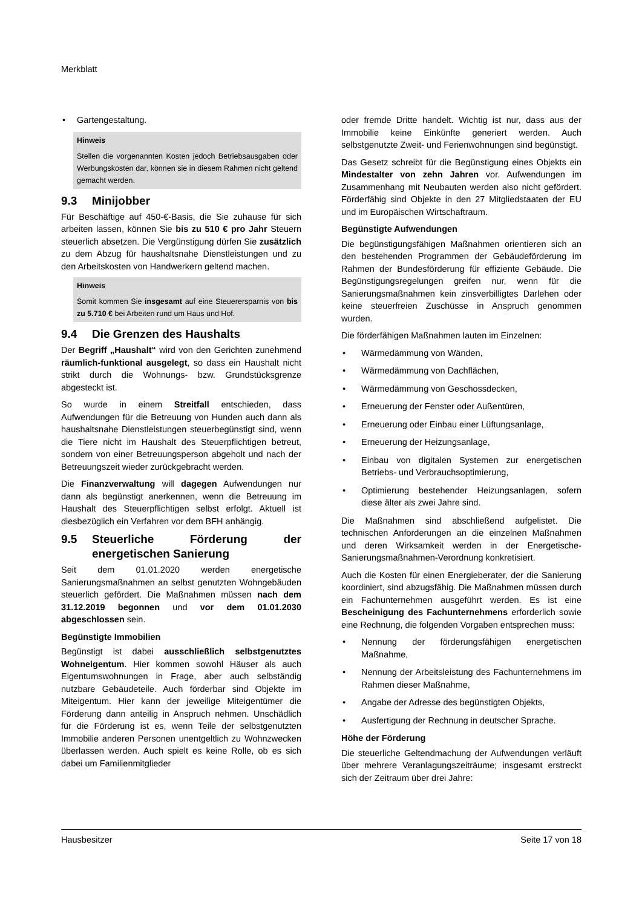Merkblatt
• Gartengestaltung.
Hinweis
Stellen die vorgenannten Kosten jedoch Betriebsausgaben oder Werbungskosten dar, können sie in diesem Rahmen nicht geltend gemacht werden.
9.3 Minijobber
Für Beschäftige auf 450-€-Basis, die Sie zuhause für sich arbeiten lassen, können Sie bis zu 510 € pro Jahr Steuern steuerlich absetzen. Die Vergünstigung dürfen Sie zusätzlich zu dem Abzug für haushaltsnahe Dienstleistungen und zu den Arbeitskosten von Handwerkern geltend machen.
Hinweis
Somit kommen Sie insgesamt auf eine Steuerersparnis von bis zu 5.710 € bei Arbeiten rund um Haus und Hof.
9.4 Die Grenzen des Haushalts
Der Begriff „Haushalt“ wird von den Gerichten zunehmend räumlich-funktional ausgelegt, so dass ein Haushalt nicht strikt durch die Wohnungs- bzw. Grundstücksgrenze abgesteckt ist.
So wurde in einem Streitfall entschieden, dass Aufwendungen für die Betreuung von Hunden auch dann als haushaltsnahe Dienstleistungen steuerbegünstigt sind, wenn die Tiere nicht im Haushalt des Steuerpflichtigen betreut, sondern von einer Betreuungsperson abgeholt und nach der Betreuungszeit wieder zurückgebracht werden.
Die Finanzverwaltung will dagegen Aufwendungen nur dann als begünstigt anerkennen, wenn die Betreuung im Haushalt des Steuerpflichtigen selbst erfolgt. Aktuell ist diesbezüglich ein Verfahren vor dem BFH anhängig.
9.5 Steuerliche Förderung der energetischen Sanierung
Seit dem 01.01.2020 werden energetische Sanierungsmaßnahmen an selbst genutzten Wohngebäuden steuerlich gefördert. Die Maßnahmen müssen nach dem 31.12.2019 begonnen und vor dem 01.01.2030 abgeschlossen sein.
Begünstigte Immobilien
Begünstigt ist dabei ausschließlich selbstgenutztes Wohneigentum. Hier kommen sowohl Häuser als auch Eigentumswohnungen in Frage, aber auch selbständig nutzbare Gebäudeteile. Auch förderbar sind Objekte im Miteigentum. Hier kann der jeweilige Miteigentümer die Förderung dann anteilig in Anspruch nehmen. Unschädlich für die Förderung ist es, wenn Teile der selbstgenutzten Immobilie anderen Personen unentgeltlich zu Wohnzwecken überlassen werden. Auch spielt es keine Rolle, ob es sich dabei um Familienmitglieder
oder fremde Dritte handelt. Wichtig ist nur, dass aus der Immobilie keine Einkünfte generiert werden. Auch selbstgenutzte Zweit- und Ferienwohnungen sind begünstigt.
Das Gesetz schreibt für die Begünstigung eines Objekts ein Mindestalter von zehn Jahren vor. Aufwendungen im Zusammenhang mit Neubauten werden also nicht gefördert. Förderfähig sind Objekte in den 27 Mitgliedstaaten der EU und im Europäischen Wirtschaftraum.
Begünstigte Aufwendungen
Die begünstigungsfähigen Maßnahmen orientieren sich an den bestehenden Programmen der Gebäudeförderung im Rahmen der Bundesförderung für effiziente Gebäude. Die Begünstigungsregelungen greifen nur, wenn für die Sanierungsmaßnahmen kein zinsverbilligtes Darlehen oder keine steuerfreien Zuschüsse in Anspruch genommen wurden.
Die förderfähigen Maßnahmen lauten im Einzelnen:
• Wärmedämmung von Wänden,
• Wärmedämmung von Dachflächen,
• Wärmedämmung von Geschossdecken,
• Erneuerung der Fenster oder Außentüren,
• Erneuerung oder Einbau einer Lüftungsanlage,
• Erneuerung der Heizungsanlage,
• Einbau von digitalen Systemen zur energetischen Betriebs- und Verbrauchsoptimierung,
• Optimierung bestehender Heizungsanlagen, sofern diese älter als zwei Jahre sind.
Die Maßnahmen sind abschließend aufgelistet. Die technischen Anforderungen an die einzelnen Maßnahmen und deren Wirksamkeit werden in der Energetische-Sanierungsmaßnahmen-Verordnung konkretisiert.
Auch die Kosten für einen Energieberater, der die Sanierung koordiniert, sind abzugsfähig. Die Maßnahmen müssen durch ein Fachunternehmen ausgeführt werden. Es ist eine Bescheinigung des Fachunternehmens erforderlich sowie eine Rechnung, die folgenden Vorgaben entsprechen muss:
• Nennung der förderungsfähigen energetischen Maßnahme,
• Nennung der Arbeitsleistung des Fachunternehmens im Rahmen dieser Maßnahme,
• Angabe der Adresse des begünstigten Objekts,
• Ausfertigung der Rechnung in deutscher Sprache.
Höhe der Förderung
Die steuerliche Geltendmachung der Aufwendungen verläuft über mehrere Veranlagungszeiträume; insgesamt erstreckt sich der Zeitraum über drei Jahre:
Hausbesitzer Seite 17 von 18